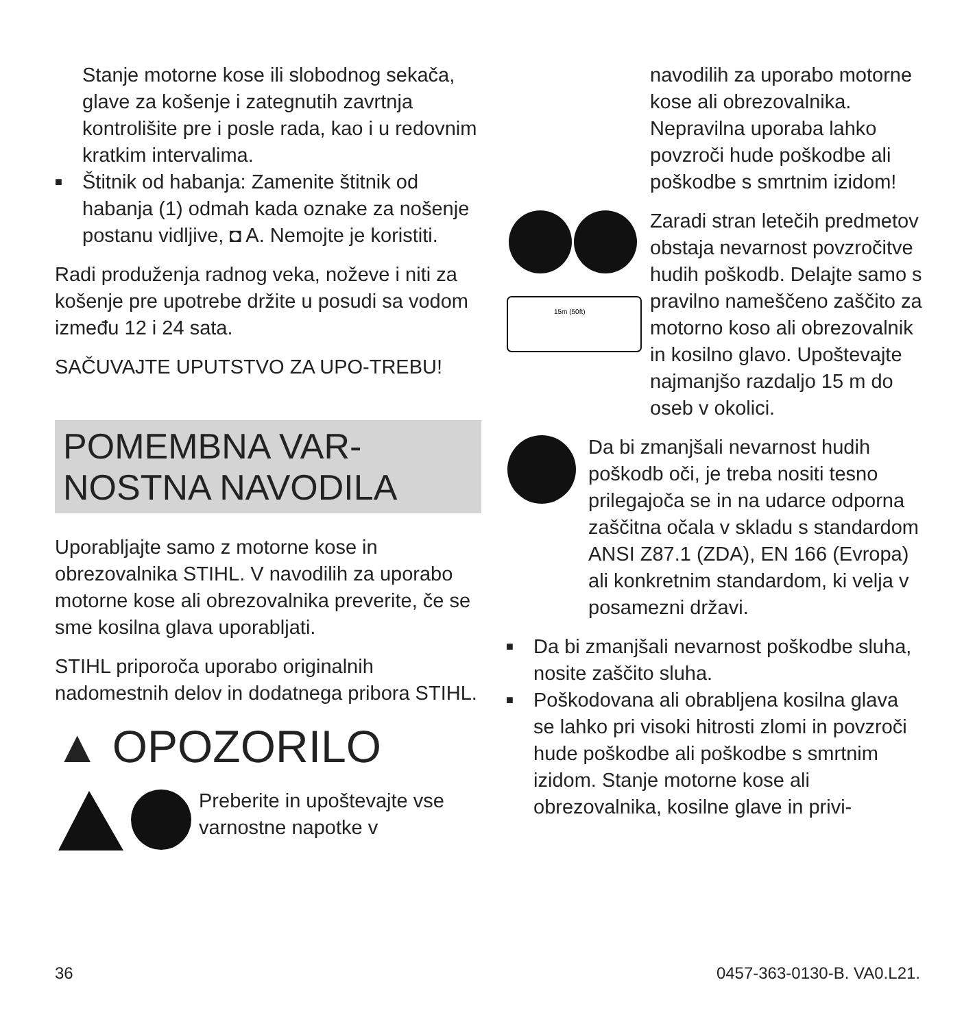Stanje motorne kose ili slobodnog sekača, glave za košenje i zategnutih zavrtnja kontrolišite pre i posle rada, kao i u redovnim kratkim intervalima.
■
Štitnik od habanja: Zamenite štitnik od habanja (1) odmah kada oznake za nošenje postanu vidljive, ◘ A. Nemojte je koristiti.
Radi produženja radnog veka, noževe i niti za košenje pre upotrebe držite u posudi sa vodom između 12 i 24 sata.
SAČUVAJTE UPUTSTVO ZA UPO-TREBU!
POMEMBNA VAR-NOSTNA NAVODILA
Uporabljajte samo z motorne kose in obrezovalnika STIHL. V navodilih za uporabo motorne kose ali obrezovalnika preverite, če se sme kosilna glava uporabljati.
STIHL priporoča uporabo originalnih nadomestnih delov in dodatnega pribora STIHL.
▲ OPOZORILO
Preberite in upoštevajte vse varnostne napotke v
navodilih za uporabo motorne kose ali obrezovalnika. Nepravilna uporaba lahko povzroči hude poškodbe ali poškodbe s smrtnim izidom!
15m (50ft)
Zaradi stran letečih predmetov obstaja nevarnost povzročitve hudih poškodb. Delajte samo s pravilno nameščeno zaščito za motorno koso ali obrezovalnik in kosilno glavo. Upoštevajte najmanjšo razdaljo 15 m do oseb v okolici.
Da bi zmanjšali nevarnost hudih poškodb oči, je treba nositi tesno prilegajoča se in na udarce odporna zaščitna očala v skladu s standardom ANSI Z87.1 (ZDA), EN 166 (Evropa) ali konkretnim standardom, ki velja v posamezni državi.
■
Da bi zmanjšali nevarnost poškodbe sluha, nosite zaščito sluha.
■
Poškodovana ali obrabljena kosilna glava se lahko pri visoki hitrosti zlomi in povzroči hude poškodbe ali poškodbe s smrtnim izidom. Stanje motorne kose ali obrezovalnika, kosilne glave in privi-
36 0457-363-0130-B. VA0.L21.